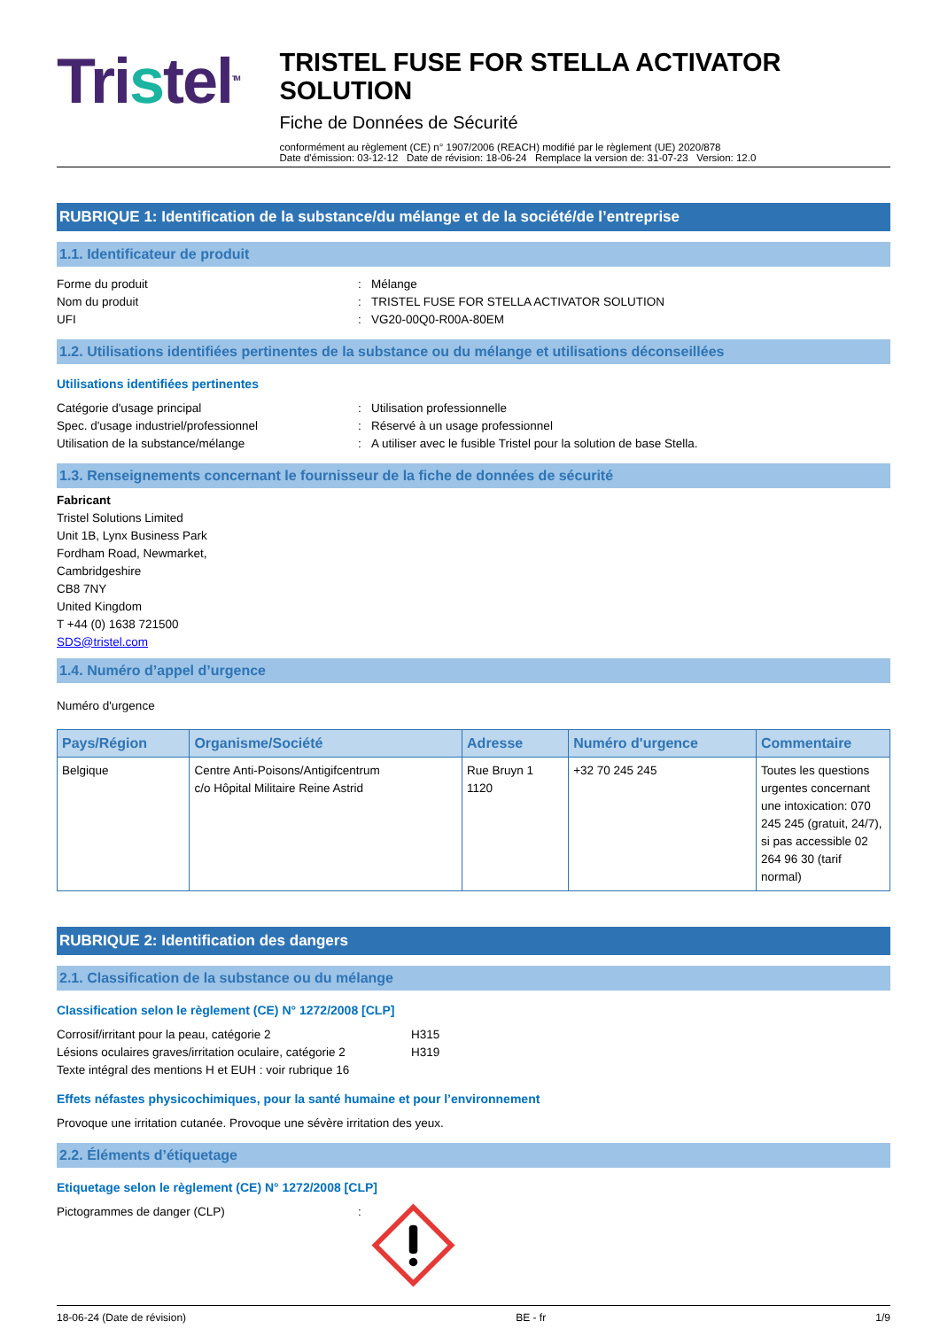Tristel<sup>TM</sup>
TRISTEL FUSE FOR STELLA ACTIVATOR SOLUTION
Fiche de Données de Sécurité
conformément au règlement (CE) n° 1907/2006 (REACH) modifié par le règlement (UE) 2020/878
Date d'émission: 03-12-12 Date de révision: 18-06-24 Remplace la version de: 31-07-23 Version: 12.0
RUBRIQUE 1: Identification de la substance/du mélange et de la société/de l’entreprise
1.1. Identificateur de produit
Forme du produit
:
Mélange
Nom du produit
:
TRISTEL FUSE FOR STELLA ACTIVATOR SOLUTION
UFI
:
VG20-00Q0-R00A-80EM
1.2. Utilisations identifiées pertinentes de la substance ou du mélange et utilisations déconseillées
Utilisations identifiées pertinentes
Catégorie d'usage principal
:
Utilisation professionnelle
Spec. d'usage industriel/professionnel
:
Réservé à un usage professionnel
Utilisation de la substance/mélange
:
A utiliser avec le fusible Tristel pour la solution de base Stella.
1.3. Renseignements concernant le fournisseur de la fiche de données de sécurité
Fabricant
Tristel Solutions Limited
Unit 1B, Lynx Business Park
Fordham Road, Newmarket,
Cambridgeshire
CB8 7NY
United Kingdom
T +44 (0) 1638 721500
SDS@tristel.com
1.4. Numéro d’appel d’urgence
Numéro d'urgence
| Pays/Région | Organisme/Société | Adresse | Numéro d'urgence | Commentaire |
| --- | --- | --- | --- | --- |
| Belgique | Centre Anti-Poisons/Antigifcentrum c/o Hôpital Militaire Reine Astrid | Rue Bruyn 1 1120 | +32 70 245 245 | Toutes les questions urgentes concernant une intoxication: 070 245 245 (gratuit, 24/7), si pas accessible 02 264 96 30 (tarif normal) |
RUBRIQUE 2: Identification des dangers
2.1. Classification de la substance ou du mélange
Classification selon le règlement (CE) N° 1272/2008 [CLP]
Corrosif/irritant pour la peau, catégorie 2
H315
Lésions oculaires graves/irritation oculaire, catégorie 2
H319
Texte intégral des mentions H et EUH : voir rubrique 16
Effets néfastes physicochimiques, pour la santé humaine et pour l’environnement
Provoque une irritation cutanée. Provoque une sévère irritation des yeux.
2.2. Éléments d’étiquetage
Etiquetage selon le règlement (CE) N° 1272/2008 [CLP]
Pictogrammes de danger (CLP)
:
18-06-24 (Date de révision) BE - fr 1/9